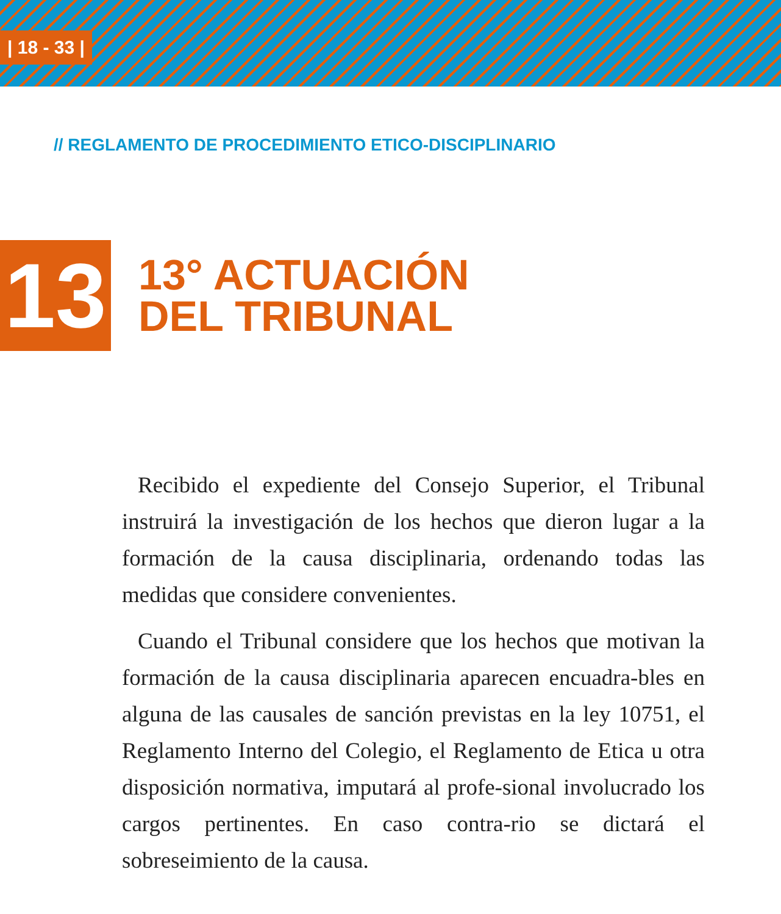| 18 - 33 |
// REGLAMENTO DE PROCEDIMIENTO ETICO-DISCIPLINARIO
13
13° ACTUACIÓN
DEL TRIBUNAL
Recibido el expediente del Consejo Superior, el Tribunal instruirá la investigación de los hechos que dieron lugar a la formación de la causa disciplinaria, ordenando todas las medidas que considere convenientes.
Cuando el Tribunal considere que los hechos que motivan la formación de la causa disciplinaria aparecen encuadra-bles en alguna de las causales de sanción previstas en la ley 10751, el Reglamento Interno del Colegio, el Reglamento de Etica u otra disposición normativa, imputará al profe-sional involucrado los cargos pertinentes. En caso contra-rio se dictará el sobreseimiento de la causa.